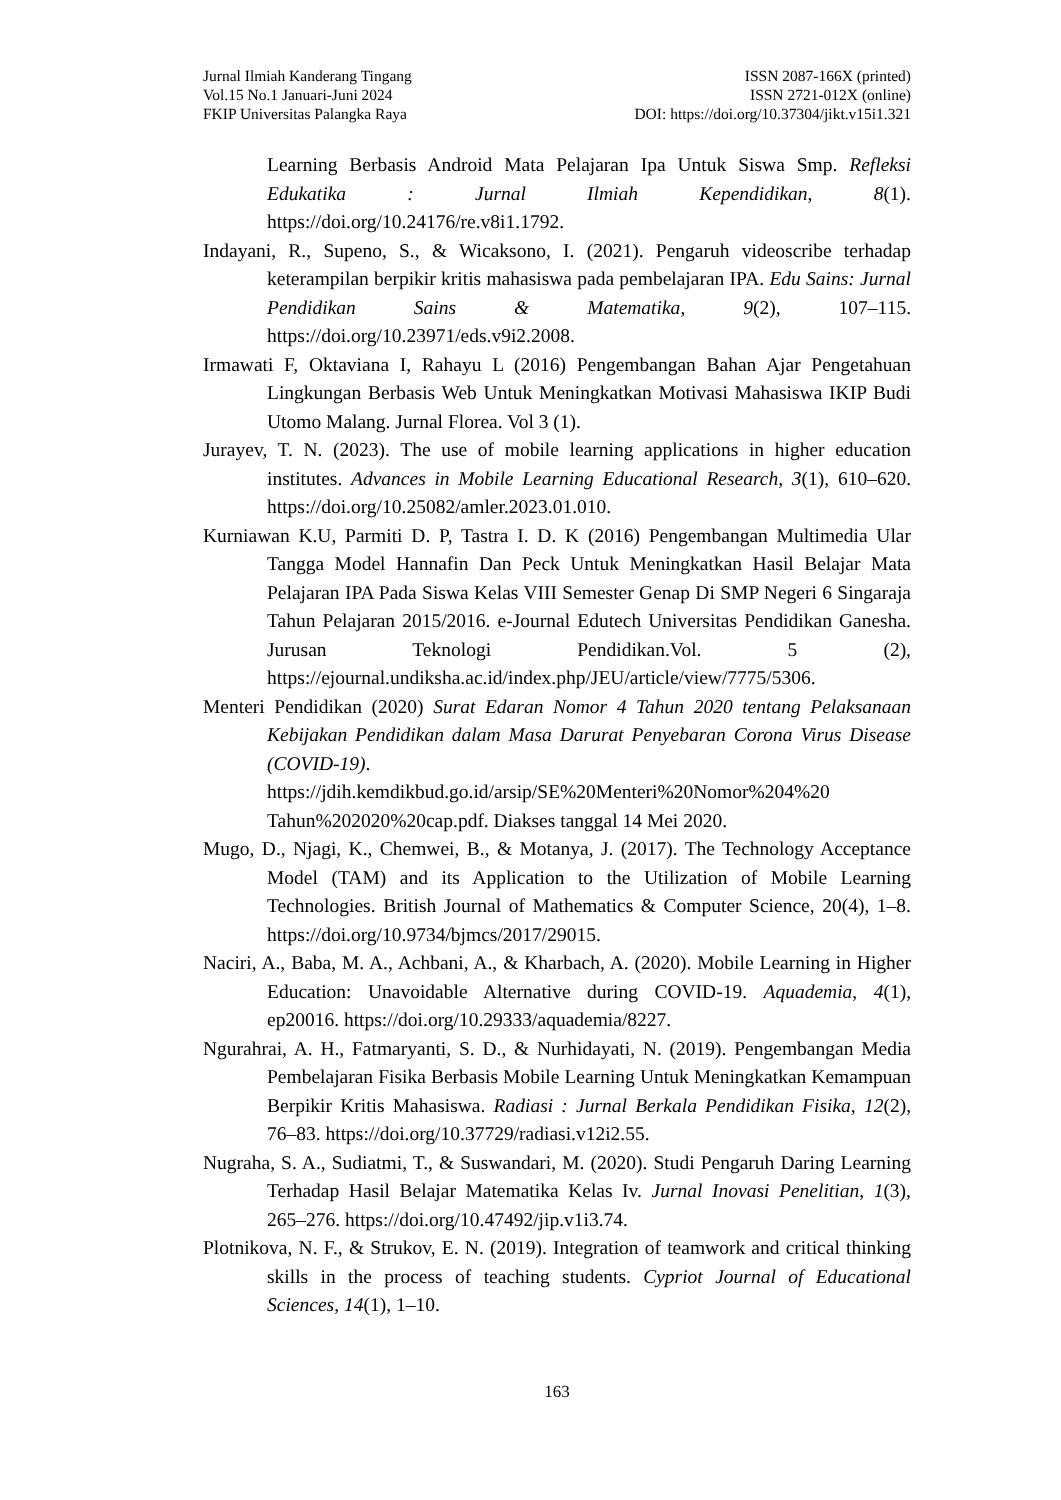Jurnal Ilmiah Kanderang Tingang
Vol.15 No.1 Januari-Juni 2024
FKIP Universitas Palangka Raya
ISSN 2087-166X (printed)
ISSN 2721-012X (online)
DOI: https://doi.org/10.37304/jikt.v15i1.321
Learning Berbasis Android Mata Pelajaran Ipa Untuk Siswa Smp. Refleksi Edukatika : Jurnal Ilmiah Kependidikan, 8(1). https://doi.org/10.24176/re.v8i1.1792.
Indayani, R., Supeno, S., & Wicaksono, I. (2021). Pengaruh videoscribe terhadap keterampilan berpikir kritis mahasiswa pada pembelajaran IPA. Edu Sains: Jurnal Pendidikan Sains & Matematika, 9(2), 107–115. https://doi.org/10.23971/eds.v9i2.2008.
Irmawati F, Oktaviana I, Rahayu L (2016) Pengembangan Bahan Ajar Pengetahuan Lingkungan Berbasis Web Untuk Meningkatkan Motivasi Mahasiswa IKIP Budi Utomo Malang. Jurnal Florea. Vol 3 (1).
Jurayev, T. N. (2023). The use of mobile learning applications in higher education institutes. Advances in Mobile Learning Educational Research, 3(1), 610–620. https://doi.org/10.25082/amler.2023.01.010.
Kurniawan K.U, Parmiti D. P, Tastra I. D. K (2016) Pengembangan Multimedia Ular Tangga Model Hannafin Dan Peck Untuk Meningkatkan Hasil Belajar Mata Pelajaran IPA Pada Siswa Kelas VIII Semester Genap Di SMP Negeri 6 Singaraja Tahun Pelajaran 2015/2016. e-Journal Edutech Universitas Pendidikan Ganesha. Jurusan Teknologi Pendidikan.Vol. 5 (2), https://ejournal.undiksha.ac.id/index.php/JEU/article/view/7775/5306.
Menteri Pendidikan (2020) Surat Edaran Nomor 4 Tahun 2020 tentang Pelaksanaan Kebijakan Pendidikan dalam Masa Darurat Penyebaran Corona Virus Disease (COVID-19). https://jdih.kemdikbud.go.id/arsip/SE%20Menteri%20Nomor%204%20 Tahun%202020%20cap.pdf. Diakses tanggal 14 Mei 2020.
Mugo, D., Njagi, K., Chemwei, B., & Motanya, J. (2017). The Technology Acceptance Model (TAM) and its Application to the Utilization of Mobile Learning Technologies. British Journal of Mathematics & Computer Science, 20(4), 1–8. https://doi.org/10.9734/bjmcs/2017/29015.
Naciri, A., Baba, M. A., Achbani, A., & Kharbach, A. (2020). Mobile Learning in Higher Education: Unavoidable Alternative during COVID-19. Aquademia, 4(1), ep20016. https://doi.org/10.29333/aquademia/8227.
Ngurahrai, A. H., Fatmaryanti, S. D., & Nurhidayati, N. (2019). Pengembangan Media Pembelajaran Fisika Berbasis Mobile Learning Untuk Meningkatkan Kemampuan Berpikir Kritis Mahasiswa. Radiasi : Jurnal Berkala Pendidikan Fisika, 12(2), 76–83. https://doi.org/10.37729/radiasi.v12i2.55.
Nugraha, S. A., Sudiatmi, T., & Suswandari, M. (2020). Studi Pengaruh Daring Learning Terhadap Hasil Belajar Matematika Kelas Iv. Jurnal Inovasi Penelitian, 1(3), 265–276. https://doi.org/10.47492/jip.v1i3.74.
Plotnikova, N. F., & Strukov, E. N. (2019). Integration of teamwork and critical thinking skills in the process of teaching students. Cypriot Journal of Educational Sciences, 14(1), 1–10.
163